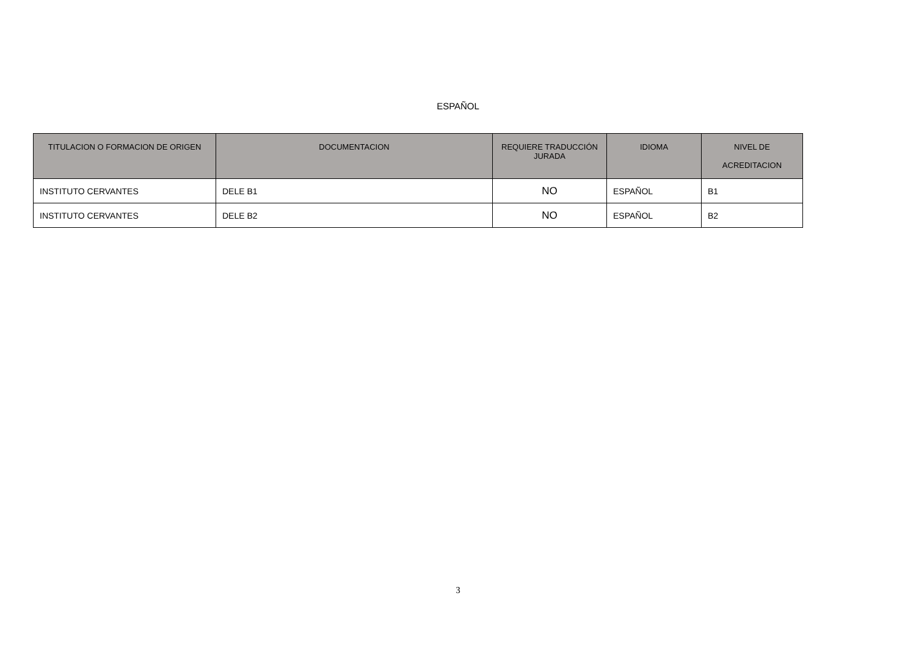ESPAÑOL
| TITULACION O FORMACION DE ORIGEN | DOCUMENTACION | REQUIERE TRADUCCIÓN JURADA | IDIOMA | NIVEL DE ACREDITACION |
| --- | --- | --- | --- | --- |
| INSTITUTO CERVANTES | DELE B1 | NO | ESPAÑOL | B1 |
| INSTITUTO CERVANTES | DELE B2 | NO | ESPAÑOL | B2 |
3